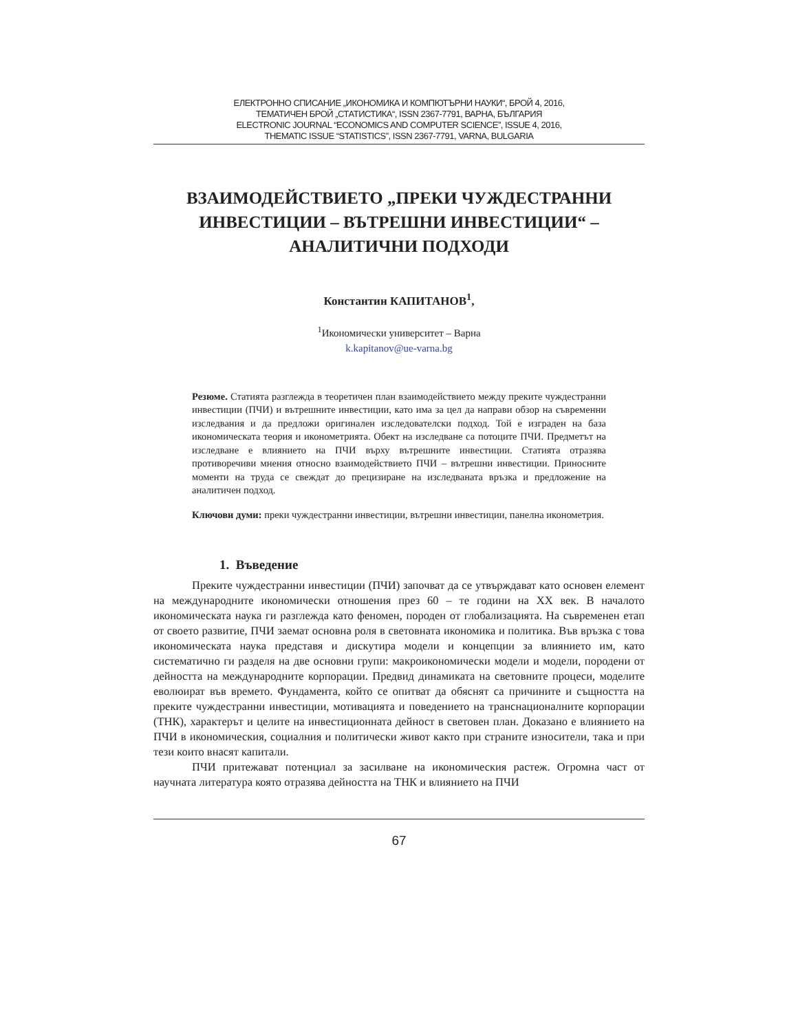ЕЛЕКТРОННО СПИСАНИЕ „ИКОНОМИКА И КОМПЮТЪРНИ НАУКИ“, БРОЙ 4, 2016,
ТЕМАТИЧЕН БРОЙ „СТАТИСТИКА“, ISSN 2367-7791, ВАРНА, БЪЛГАРИЯ
ELECTRONIC JOURNAL “ECONOMICS AND COMPUTER SCIENCE”, ISSUE 4, 2016,
THEMATIC ISSUE “STATISTICS”, ISSN 2367-7791, VARNA, BULGARIA
ВЗАИМОДЕЙСТВИЕТО „ПРЕКИ ЧУЖДЕСТРАННИ ИНВЕСТИЦИИ – ВЪТРЕШНИ ИНВЕСТИЦИИ“ – АНАЛИТИЧНИ ПОДХОДИ
Константин КАПИТАНОВ<sup>1</sup>,
<sup>1</sup> Икономически университет – Варна
k.kapitanov@ue-varna.bg
Резюме. Статията разглежда в теоретичен план взаимодействието между преките чуждестранни инвестиции (ПЧИ) и вътрешните инвестиции, като има за цел да направи обзор на съвременни изследвания и да предложи оригинален изследователски подход. Той е изграден на база икономическата теория и иконометрията. Обект на изследване са потоците ПЧИ. Предметът на изследване е влиянието на ПЧИ върху вътрешните инвестиции. Статията отразява противоречиви мнения относно взаимодействието ПЧИ – вътрешни инвестиции. Приносните моменти на труда се свеждат до прецизиране на изследваната връзка и предложение на аналитичен подход.
Ключови думи: преки чуждестранни инвестиции, вътрешни инвестиции, панелна иконометрия.
1. Въведение
Преките чуждестранни инвестиции (ПЧИ) започват да се утвърждават като основен елемент на международните икономически отношения през 60 – те години на XX век. В началото икономическата наука ги разглежда като феномен, породен от глобализацията. На съвременен етап от своето развитие, ПЧИ заемат основна роля в световната икономика и политика. Във връзка с това икономическата наука представя и дискутира модели и концепции за влиянието им, като систематично ги разделя на две основни групи: макроикономически модели и модели, породени от дейността на международните корпорации. Предвид динамиката на световните процеси, моделите еволюират във времето. Фундамента, който се опитват да обяснят са причините и същността на преките чуждестранни инвестиции, мотивацията и поведението на транснационалните корпорации (ТНК), характерът и целите на инвестиционната дейност в световен план. Доказано е влиянието на ПЧИ в икономическия, социалния и политически живот както при страните износители, така и при тези които внасят капитали.
ПЧИ притежават потенциал за засилване на икономическия растеж. Огромна част от научната литература която отразява дейността на ТНК и влиянието на ПЧИ
67